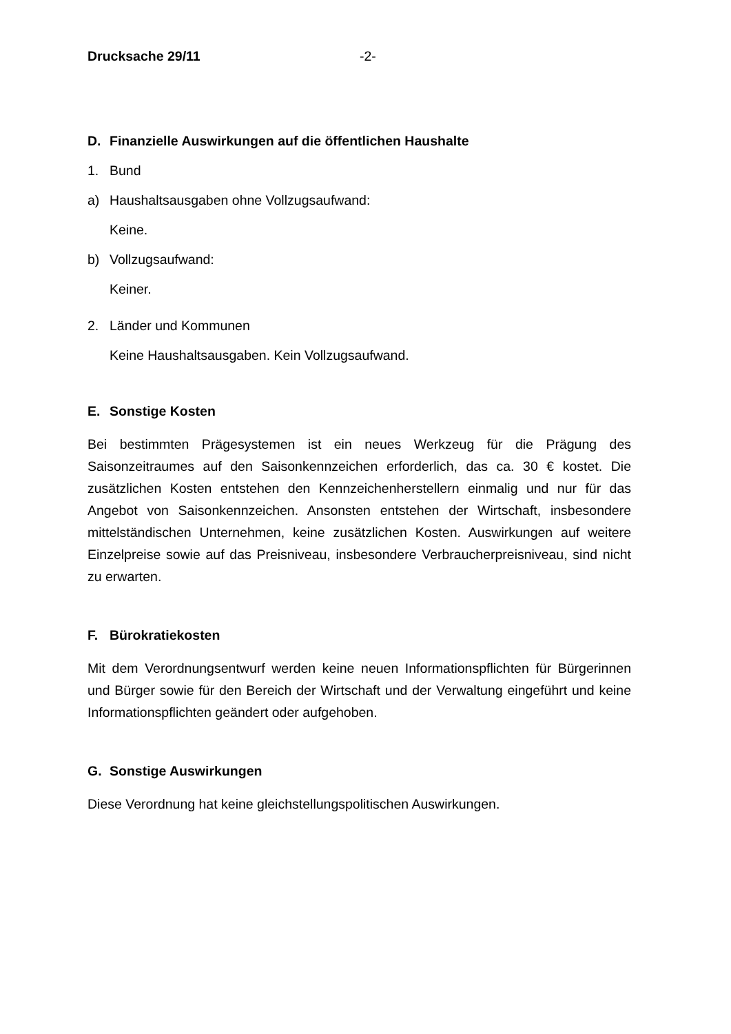Drucksache 29/11 -2-
D. Finanzielle Auswirkungen auf die öffentlichen Haushalte
1. Bund
a) Haushaltsausgaben ohne Vollzugsaufwand:
Keine.
b) Vollzugsaufwand:
Keiner.
2. Länder und Kommunen
Keine Haushaltsausgaben. Kein Vollzugsaufwand.
E. Sonstige Kosten
Bei bestimmten Prägesystemen ist ein neues Werkzeug für die Prägung des Saisonzeitraumes auf den Saisonkennzeichen erforderlich, das ca. 30 € kostet. Die zusätzlichen Kosten entstehen den Kennzeichenherstellern einmalig und nur für das Angebot von Saisonkennzeichen. Ansonsten entstehen der Wirtschaft, insbesondere mittelständischen Unternehmen, keine zusätzlichen Kosten. Auswirkungen auf weitere Einzelpreise sowie auf das Preisniveau, insbesondere Verbraucherpreisniveau, sind nicht zu erwarten.
F. Bürokratiekosten
Mit dem Verordnungsentwurf werden keine neuen Informationspflichten für Bürgerinnen und Bürger sowie für den Bereich der Wirtschaft und der Verwaltung eingeführt und keine Informationspflichten geändert oder aufgehoben.
G. Sonstige Auswirkungen
Diese Verordnung hat keine gleichstellungspolitischen Auswirkungen.